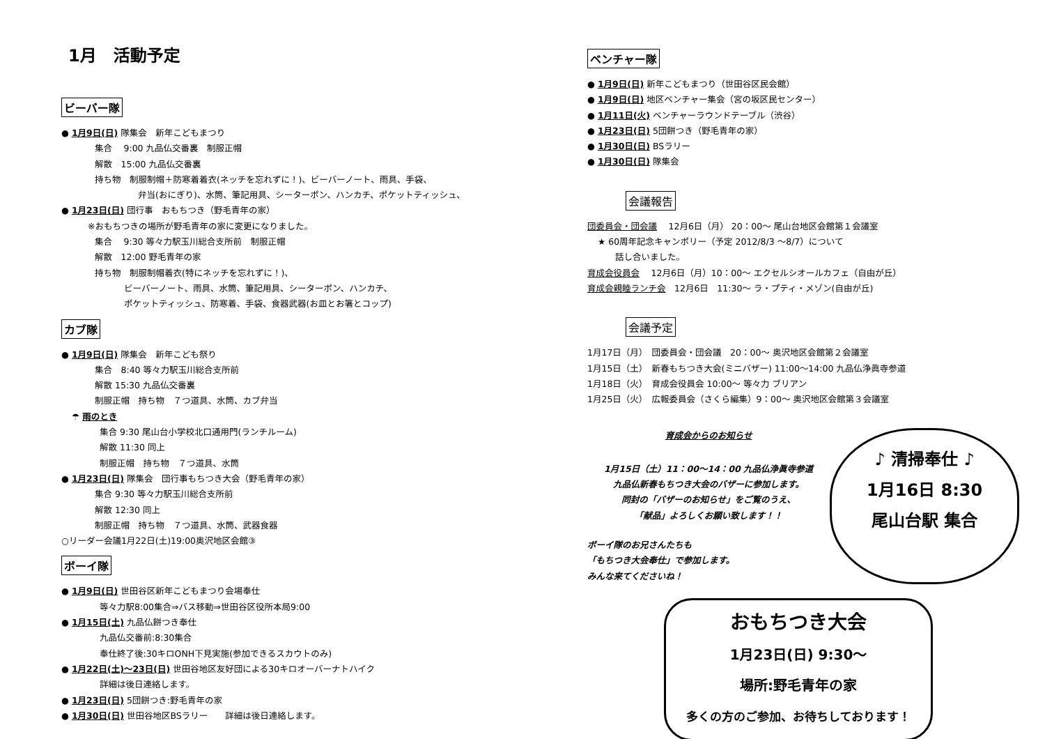1月　活動予定
ビーバー隊
● 1月9日(日) 隊集会　新年こどもまつり
集合　 9:00 九品仏交番裏　制服正帽
解散　15:00 九品仏交番裏
持ち物　制服制帽＋防寒着着衣(ネッチを忘れずに！)、ビーバーノート、雨具、手袋、
弁当(おにぎり)、水筒、筆記用具、シーターポン、ハンカチ、ポケットティッシュ、
● 1月23日(日) 団行事　おもちつき（野毛青年の家）
※おもちつきの場所が野毛青年の家に変更になりました。
集合　 9:30 等々力駅玉川総合支所前　制服正帽
解散　12:00 野毛青年の家
持ち物　制服制帽着衣(特にネッチを忘れずに！)、
ビーバーノート、雨具、水筒、筆記用具、シーターポン、ハンカチ、
ポケットティッシュ、防寒着、手袋、食器武器(お皿とお箸とコップ)
カブ隊
● 1月9日(日) 隊集会　新年こども祭り
集合　8:40 等々力駅玉川総合支所前
解散 15:30 九品仏交番裏
制服正帽　持ち物　７つ道具、水筒、カブ弁当
☂ 雨のとき
集合 9:30 尾山台小学校北口通用門(ランチルーム)
解散 11:30 同上
制服正帽　持ち物　７つ道具、水筒
● 1月23日(日) 隊集会　団行事もちつき大会（野毛青年の家）
集合 9:30 等々力駅玉川総合支所前
解散 12:30 同上
制服正帽　持ち物　７つ道具、水筒、武器食器
○リーダー会議1月22日(土)19:00奥沢地区会館③
ボーイ隊
● 1月9日(日) 世田谷区新年こどもまつり会場奉仕
等々力駅8:00集合⇒バス移動⇒世田谷区役所本局9:00
● 1月15日(土) 九品仏餅つき奉仕
九品仏交番前:8:30集合
奉仕終了後:30キロONH下見実施(参加できるスカウトのみ)
● 1月22日(土)～23日(日) 世田谷地区友好団による30キロオーバーナトハイク
詳細は後日連絡します。
● 1月23日(日) 5団餅つき:野毛青年の家
● 1月30日(日) 世田谷地区BSラリー　　詳細は後日連絡します。
ベンチャー隊
● 1月9日(日) 新年こどもまつり（世田谷区民会館）
● 1月9日(日) 地区ベンチャー集会（宮の坂区民センター）
● 1月11日(火) ベンチャーラウンドテーブル（渋谷）
● 1月23日(日) 5団餅つき（野毛青年の家）
● 1月30日(日) BSラリー
● 1月30日(日) 隊集会
会議報告
団委員会・団会議　 12月6日（月） 20：00～ 尾山台地区会館第１会議室
★ 60周年記念キャンポリー（予定 2012/8/3 ～8/7）について
話し合いました。
育成会役員会　 12月6日（月）10：00～ エクセルシオールカフェ（自由が丘）
育成会親睦ランチ会　12月6日　11:30～ ラ・プティ・メゾン(自由が丘)
会議予定
1月17日（月）　団委員会・団会議　20：00～ 奥沢地区会館第２会議室
1月15日（土）　新春もちつき大会(ミニバザー) 11:00～14:00 九品仏浄眞寺参道
1月18日（火）　育成会役員会 10:00～ 等々力 ブリアン
1月25日（火）　広報委員会（さくら編集）9：00～ 奥沢地区会館第３会議室
育成会からのお知らせ
1月15日（土）11：00～14：00 九品仏浄眞寺参道
九品仏新春もちつき大会のバザーに参加します。
同封の「バザーのお知らせ」をご覧のうえ、
「献品」よろしくお願い致します！！
ボーイ隊のお兄さんたちも
「もちつき大会奉仕」で参加します。
みんな来てくださいね！
♪ 清掃奉仕 ♪
1月16日 8:30
尾山台駅 集合
おもちつき大会
1月23日(日) 9:30～
場所:野毛青年の家
多くの方のご参加、お待ちしております！